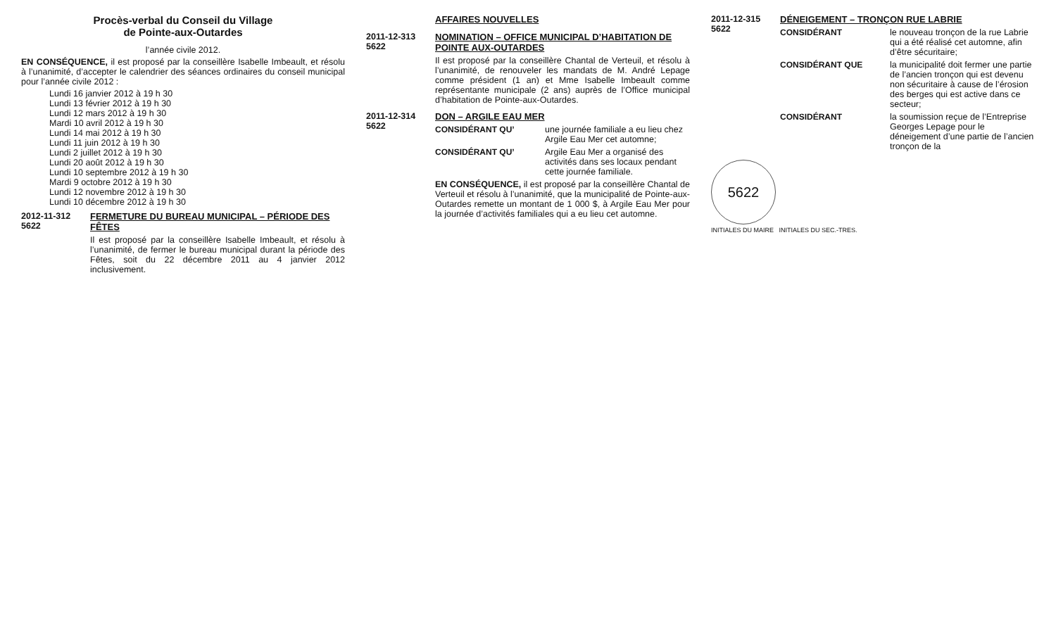Procès-verbal du Conseil du Village
de Pointe-aux-Outardes
l’année civile 2012.
EN CONSÉQUENCE, il est proposé par la conseillère Isabelle Imbeault, et résolu à l’unanimité, d’accepter le calendrier des séances ordinaires du conseil municipal pour l’année civile 2012 :
Lundi 16 janvier 2012 à 19 h 30
Lundi 13 février 2012 à 19 h 30
Lundi 12 mars 2012 à 19 h 30
Mardi 10 avril 2012 à 19 h 30
Lundi 14 mai 2012 à 19 h 30
Lundi 11 juin 2012 à 19 h 30
Lundi 2 juillet 2012 à 19 h 30
Lundi 20 août 2012 à 19 h 30
Lundi 10 septembre 2012 à 19 h 30
Mardi 9 octobre 2012 à 19 h 30
Lundi 12 novembre 2012 à 19 h 30
Lundi 10 décembre 2012 à 19 h 30
2012-11-312
5622
FERMETURE DU BUREAU MUNICIPAL – PÉRIODE DES FÊTES
Il est proposé par la conseillère Isabelle Imbeault, et résolu à l’unanimité, de fermer le bureau municipal durant la période des Fêtes, soit du 22 décembre 2011 au 4 janvier 2012 inclusivement.
AFFAIRES NOUVELLES
2011-12-313
5622
NOMINATION – OFFICE MUNICIPAL D’HABITATION DE POINTE AUX-OUTARDES
Il est proposé par la conseillère Chantal de Verteuil, et résolu à l’unanimité, de renouveler les mandats de M. André Lepage comme président (1 an) et Mme Isabelle Imbeault comme représentante municipale (2 ans) auprès de l’Office municipal d’habitation de Pointe-aux-Outardes.
2011-12-314
5622
DON – ARGILE EAU MER
CONSIDÉRANT QU’ une journée familiale a eu lieu chez Argile Eau Mer cet automne;
CONSIDÉRANT QU’ Argile Eau Mer a organisé des activités dans ses locaux pendant cette journée familiale.
EN CONSÉQUENCE, il est proposé par la conseillère Chantal de Verteuil et résolu à l’unanimité, que la municipalité de Pointe-aux-Outardes remette un montant de 1 000 $, à Argile Eau Mer pour la journée d’activités familiales qui a eu lieu cet automne.
2011-12-315
5622
DÉNEIGEMENT – TRONÇON RUE LABRIE
CONSIDÉRANT le nouveau tronçon de la rue Labrie qui a été réalisé cet automne, afin d’être sécuritaire;
CONSIDÉRANT QUE la municipalité doit fermer une partie de l’ancien tronçon qui est devenu non sécuritaire à cause de l’érosion des berges qui est active dans ce secteur;
CONSIDÉRANT la soumission reçue de l’Entreprise Georges Lepage pour le déneigement d’une partie de l’ancien tronçon de la
5622
INITIALES DU MAIRE INITIALES DU SEC.-TRES.